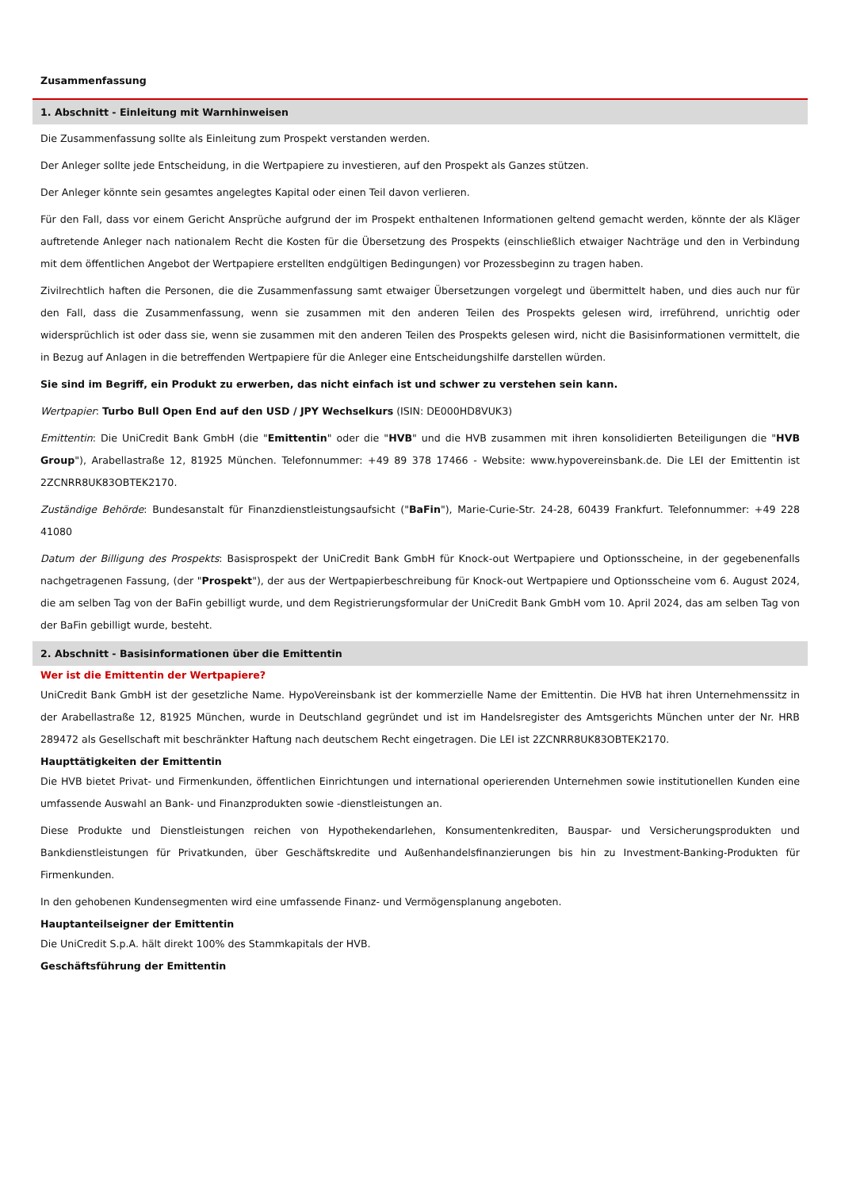Zusammenfassung
1. Abschnitt - Einleitung mit Warnhinweisen
Die Zusammenfassung sollte als Einleitung zum Prospekt verstanden werden.
Der Anleger sollte jede Entscheidung, in die Wertpapiere zu investieren, auf den Prospekt als Ganzes stützen.
Der Anleger könnte sein gesamtes angelegtes Kapital oder einen Teil davon verlieren.
Für den Fall, dass vor einem Gericht Ansprüche aufgrund der im Prospekt enthaltenen Informationen geltend gemacht werden, könnte der als Kläger auftretende Anleger nach nationalem Recht die Kosten für die Übersetzung des Prospekts (einschließlich etwaiger Nachträge und den in Verbindung mit dem öffentlichen Angebot der Wertpapiere erstellten endgültigen Bedingungen) vor Prozessbeginn zu tragen haben.
Zivilrechtlich haften die Personen, die die Zusammenfassung samt etwaiger Übersetzungen vorgelegt und übermittelt haben, und dies auch nur für den Fall, dass die Zusammenfassung, wenn sie zusammen mit den anderen Teilen des Prospekts gelesen wird, irreführend, unrichtig oder widersprüchlich ist oder dass sie, wenn sie zusammen mit den anderen Teilen des Prospekts gelesen wird, nicht die Basisinformationen vermittelt, die in Bezug auf Anlagen in die betreffenden Wertpapiere für die Anleger eine Entscheidungshilfe darstellen würden.
Sie sind im Begriff, ein Produkt zu erwerben, das nicht einfach ist und schwer zu verstehen sein kann.
Wertpapier: Turbo Bull Open End auf den USD / JPY Wechselkurs (ISIN: DE000HD8VUK3)
Emittentin: Die UniCredit Bank GmbH (die "Emittentin" oder die "HVB" und die HVB zusammen mit ihren konsolidierten Beteiligungen die "HVB Group"), Arabellastraße 12, 81925 München. Telefonnummer: +49 89 378 17466 - Website: www.hypovereinsbank.de. Die LEI der Emittentin ist 2ZCNRR8UK83OBTEK2170.
Zuständige Behörde: Bundesanstalt für Finanzdienstleistungsaufsicht ("BaFin"), Marie-Curie-Str. 24-28, 60439 Frankfurt. Telefonnummer: +49 228 41080
Datum der Billigung des Prospekts: Basisprospekt der UniCredit Bank GmbH für Knock-out Wertpapiere und Optionsscheine, in der gegebenenfalls nachgetragenen Fassung, (der "Prospekt"), der aus der Wertpapierbeschreibung für Knock-out Wertpapiere und Optionsscheine vom 6. August 2024, die am selben Tag von der BaFin gebilligt wurde, und dem Registrierungsformular der UniCredit Bank GmbH vom 10. April 2024, das am selben Tag von der BaFin gebilligt wurde, besteht.
2. Abschnitt - Basisinformationen über die Emittentin
Wer ist die Emittentin der Wertpapiere?
UniCredit Bank GmbH ist der gesetzliche Name. HypoVereinsbank ist der kommerzielle Name der Emittentin. Die HVB hat ihren Unternehmenssitz in der Arabellastraße 12, 81925 München, wurde in Deutschland gegründet und ist im Handelsregister des Amtsgerichts München unter der Nr. HRB 289472 als Gesellschaft mit beschränkter Haftung nach deutschem Recht eingetragen. Die LEI ist 2ZCNRR8UK83OBTEK2170.
Haupttätigkeiten der Emittentin
Die HVB bietet Privat- und Firmenkunden, öffentlichen Einrichtungen und international operierenden Unternehmen sowie institutionellen Kunden eine umfassende Auswahl an Bank- und Finanzprodukten sowie -dienstleistungen an.
Diese Produkte und Dienstleistungen reichen von Hypothekendarlehen, Konsumentenkrediten, Bauspar- und Versicherungsprodukten und Bankdienstleistungen für Privatkunden, über Geschäftskredite und Außenhandelsfinanzierungen bis hin zu Investment-Banking-Produkten für Firmenkunden.
In den gehobenen Kundensegmenten wird eine umfassende Finanz- und Vermögensplanung angeboten.
Hauptanteilseigner der Emittentin
Die UniCredit S.p.A. hält direkt 100% des Stammkapitals der HVB.
Geschäftsführung der Emittentin